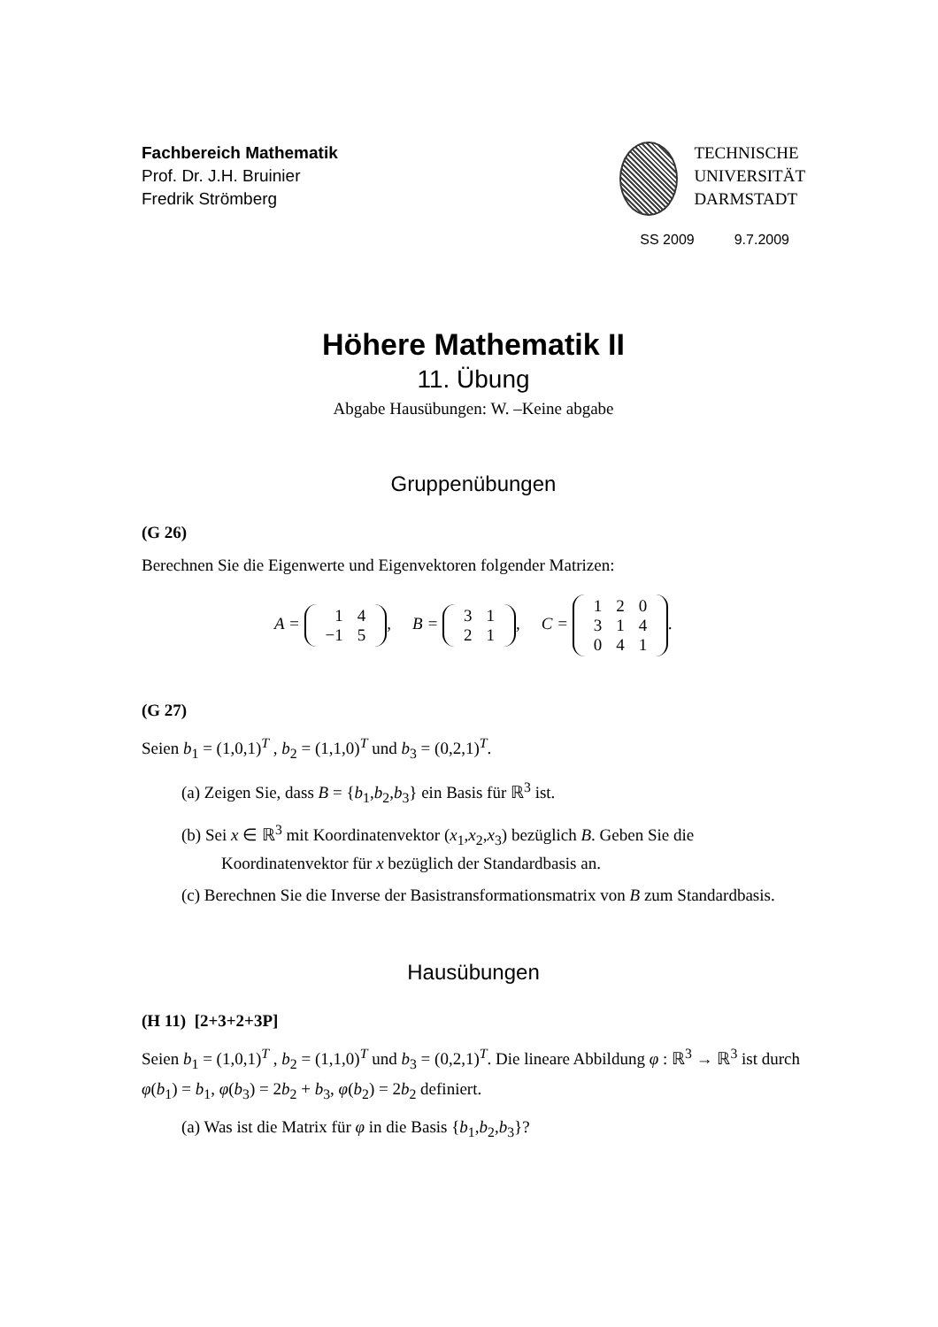Fachbereich Mathematik
Prof. Dr. J.H. Bruinier
Fredrik Strömberg
TECHNISCHE
UNIVERSITÄT
DARMSTADT
SS 2009 9.7.2009
Höhere Mathematik II
11. Übung
Abgabe Hausübungen: W. –Keine abgabe
Gruppenübungen
(G 26)
Berechnen Sie die Eigenwerte und Eigenvektoren folgender Matrizen:
A =
| 1 | 4 |
| −1 | 5 |
, B =
| 3 | 1 |
| 2 | 1 |
, C =
| 1 | 2 | 0 |
| 3 | 1 | 4 |
| 0 | 4 | 1 |
.
(G 27)
Seien b<sub>1</sub> = (1,0,1)<sup>T</sup> , b<sub>2</sub> = (1,1,0)<sup>T</sup> und b<sub>3</sub> = (0,2,1)<sup>T</sup>.
(a) Zeigen Sie, dass B = {b<sub>1</sub>,b<sub>2</sub>,b<sub>3</sub>} ein Basis für ℝ<sup>3</sup> ist.
(b) Sei x ∈ ℝ<sup>3</sup> mit Koordinatenvektor (x<sub>1</sub>,x<sub>2</sub>,x<sub>3</sub>) bezüglich B. Geben Sie die Koordinatenvektor für x bezüglich der Standardbasis an.
(c) Berechnen Sie die Inverse der Basistransformationsmatrix von B zum Standardbasis.
Hausübungen
(H 11) [2+3+2+3P]
Seien b<sub>1</sub> = (1,0,1)<sup>T</sup> , b<sub>2</sub> = (1,1,0)<sup>T</sup> und b<sub>3</sub> = (0,2,1)<sup>T</sup>. Die lineare Abbildung φ : ℝ<sup>3</sup> → ℝ<sup>3</sup> ist durch φ(b<sub>1</sub>) = b<sub>1</sub>, φ(b<sub>3</sub>) = 2b<sub>2</sub> + b<sub>3</sub>, φ(b<sub>2</sub>) = 2b<sub>2</sub> definiert.
(a) Was ist die Matrix für φ in die Basis {b<sub>1</sub>,b<sub>2</sub>,b<sub>3</sub>}?